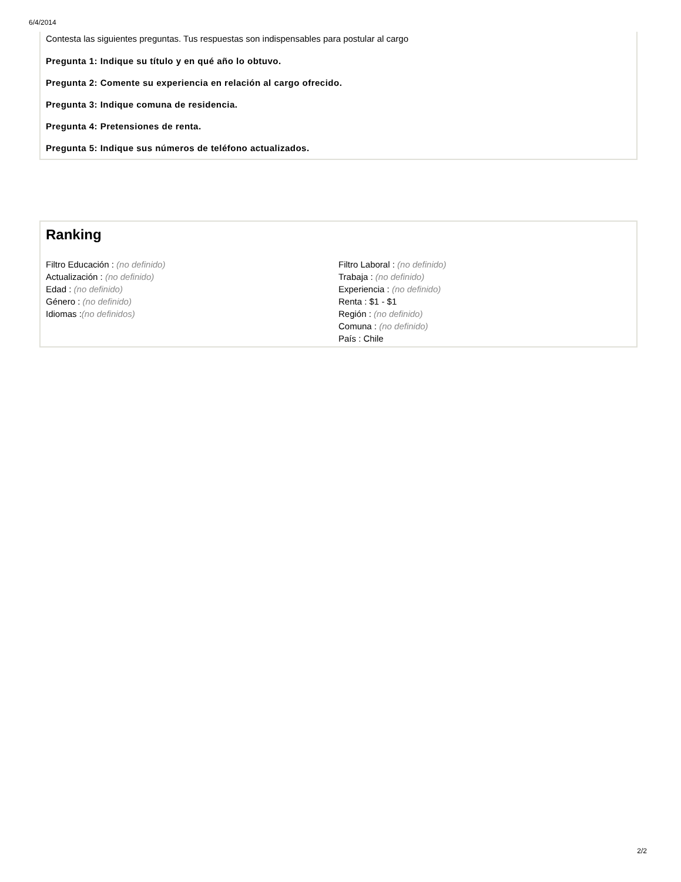6/4/2014
Contesta las siguientes preguntas. Tus respuestas son indispensables para postular al cargo
Pregunta 1: Indique su título y en qué año lo obtuvo.
Pregunta 2: Comente su experiencia en relación al cargo ofrecido.
Pregunta 3: Indique comuna de residencia.
Pregunta 4: Pretensiones de renta.
Pregunta 5: Indique sus números de teléfono actualizados.
Ranking
Filtro Educación : (no definido)
Actualización : (no definido)
Edad : (no definido)
Género : (no definido)
Idiomas :(no definidos)
Filtro Laboral : (no definido)
Trabaja : (no definido)
Experiencia : (no definido)
Renta : $1 - $1
Región : (no definido)
Comuna : (no definido)
País : Chile
2/2